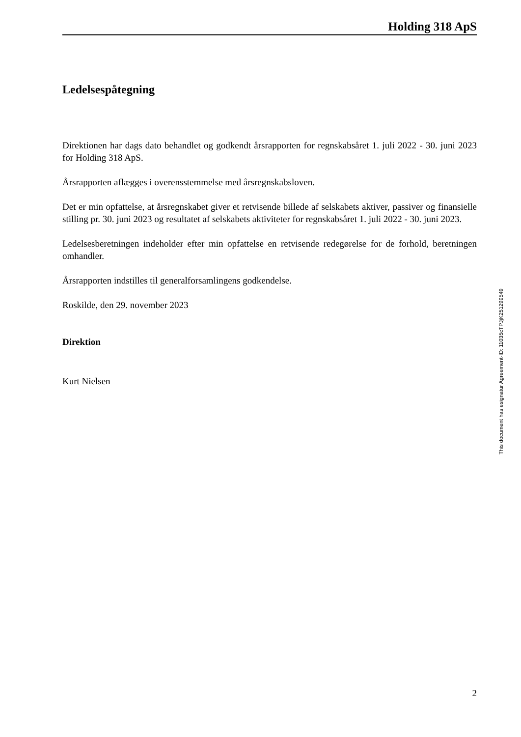Holding 318 ApS
Ledelsespåtegning
Direktionen har dags dato behandlet og godkendt årsrapporten for regnskabsåret 1. juli 2022 - 30. juni 2023 for Holding 318 ApS.
Årsrapporten aflægges i overensstemmelse med årsregnskabsloven.
Det er min opfattelse, at årsregnskabet giver et retvisende billede af selskabets aktiver, passiver og finansielle stilling pr. 30. juni 2023 og resultatet af selskabets aktiviteter for regnskabsåret 1. juli 2022 - 30. juni 2023.
Ledelsesberetningen indeholder efter min opfattelse en retvisende redegørelse for de forhold, beretningen omhandler.
Årsrapporten indstilles til generalforsamlingens godkendelse.
Roskilde, den 29. november 2023
Direktion
Kurt Nielsen
This document has esignatur Agreement-ID: 11035cTPJjK251299549
2